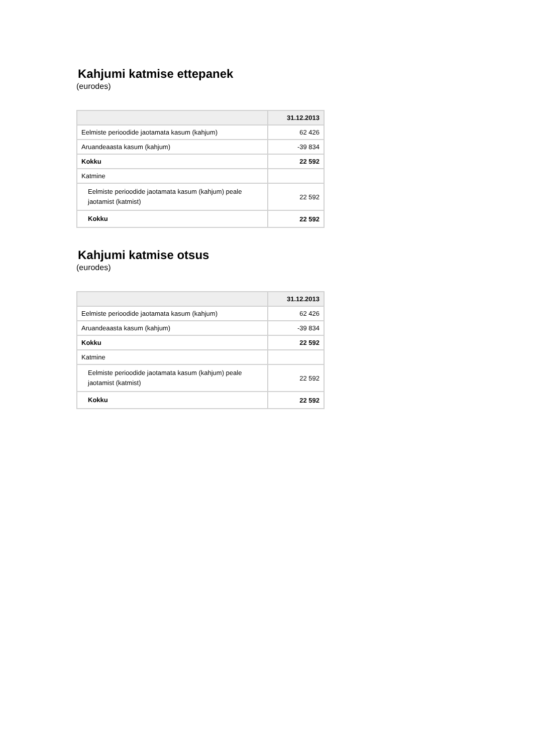Kahjumi katmise ettepanek
(eurodes)
| | 31.12.2013 |
| --- | --- |
| Eelmiste perioodide jaotamata kasum (kahjum) | 62 426 |
| Aruandeaasta kasum (kahjum) | -39 834 |
| Kokku | 22 592 |
| Katmine | |
| Eelmiste perioodide jaotamata kasum (kahjum) peale jaotamist (katmist) | 22 592 |
| Kokku | 22 592 |
Kahjumi katmise otsus
(eurodes)
| | 31.12.2013 |
| --- | --- |
| Eelmiste perioodide jaotamata kasum (kahjum) | 62 426 |
| Aruandeaasta kasum (kahjum) | -39 834 |
| Kokku | 22 592 |
| Katmine | |
| Eelmiste perioodide jaotamata kasum (kahjum) peale jaotamist (katmist) | 22 592 |
| Kokku | 22 592 |